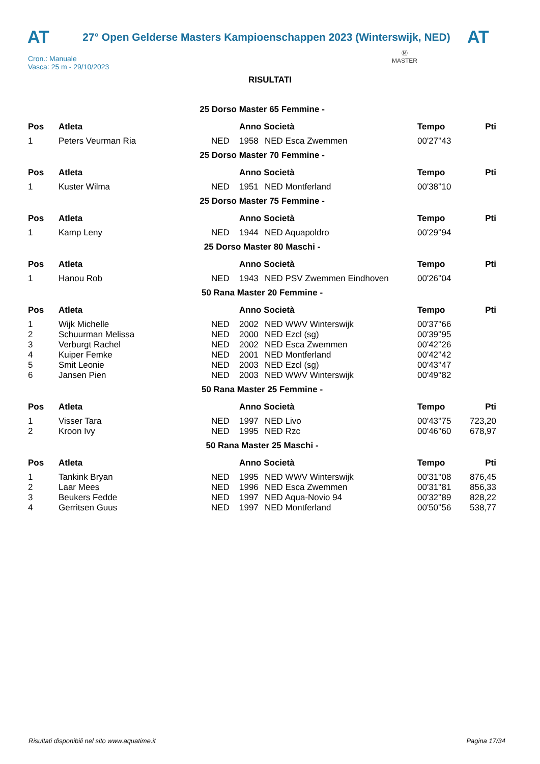AT
27° Open Gelderse Masters Kampioenschappen 2023 (Winterswijk, NED)
AT
Cron.: Manuale
Vasca: 25 m - 29/10/2023
Ⓜ
MASTER
RISULTATI
| 25 Dorso Master 65 Femmine - | | | | | | |
| Pos | Atleta | | Anno Società | | Tempo | Pti |
| 1 | Peters Veurman Ria | NED | 1958 | NED Esca Zwemmen | 00'27''43 | |
| 25 Dorso Master 70 Femmine - | | | | | | |
| Pos | Atleta | | Anno Società | | Tempo | Pti |
| 1 | Kuster Wilma | NED | 1951 | NED Montferland | 00'38''10 | |
| 25 Dorso Master 75 Femmine - | | | | | | |
| Pos | Atleta | | Anno Società | | Tempo | Pti |
| 1 | Kamp Leny | NED | 1944 | NED Aquapoldro | 00'29''94 | |
| 25 Dorso Master 80 Maschi - | | | | | | |
| Pos | Atleta | | Anno Società | | Tempo | Pti |
| 1 | Hanou Rob | NED | 1943 | NED PSV Zwemmen Eindhoven | 00'26''04 | |
| 50 Rana Master 20 Femmine - | | | | | | |
| Pos | Atleta | | Anno Società | | Tempo | Pti |
| 1 | Wijk Michelle | NED | 2002 | NED WWV Winterswijk | 00'37''66 | |
| 2 | Schuurman Melissa | NED | 2000 | NED Ezcl (sg) | 00'39''95 | |
| 3 | Verburgt Rachel | NED | 2002 | NED Esca Zwemmen | 00'42''26 | |
| 4 | Kuiper Femke | NED | 2001 | NED Montferland | 00'42''42 | |
| 5 | Smit Leonie | NED | 2003 | NED Ezcl (sg) | 00'43''47 | |
| 6 | Jansen Pien | NED | 2003 | NED WWV Winterswijk | 00'49''82 | |
| 50 Rana Master 25 Femmine - | | | | | | |
| Pos | Atleta | | Anno Società | | Tempo | Pti |
| 1 | Visser Tara | NED | 1997 | NED Livo | 00'43''75 | 723,20 |
| 2 | Kroon Ivy | NED | 1995 | NED Rzc | 00'46''60 | 678,97 |
| 50 Rana Master 25 Maschi - | | | | | | |
| Pos | Atleta | | Anno Società | | Tempo | Pti |
| 1 | Tankink Bryan | NED | 1995 | NED WWV Winterswijk | 00'31''08 | 876,45 |
| 2 | Laar Mees | NED | 1996 | NED Esca Zwemmen | 00'31''81 | 856,33 |
| 3 | Beukers Fedde | NED | 1997 | NED Aqua-Novio 94 | 00'32''89 | 828,22 |
| 4 | Gerritsen Guus | NED | 1997 | NED Montferland | 00'50''56 | 538,77 |
Risultati disponibili nel sito www.aquatime.it Pagina 17/34